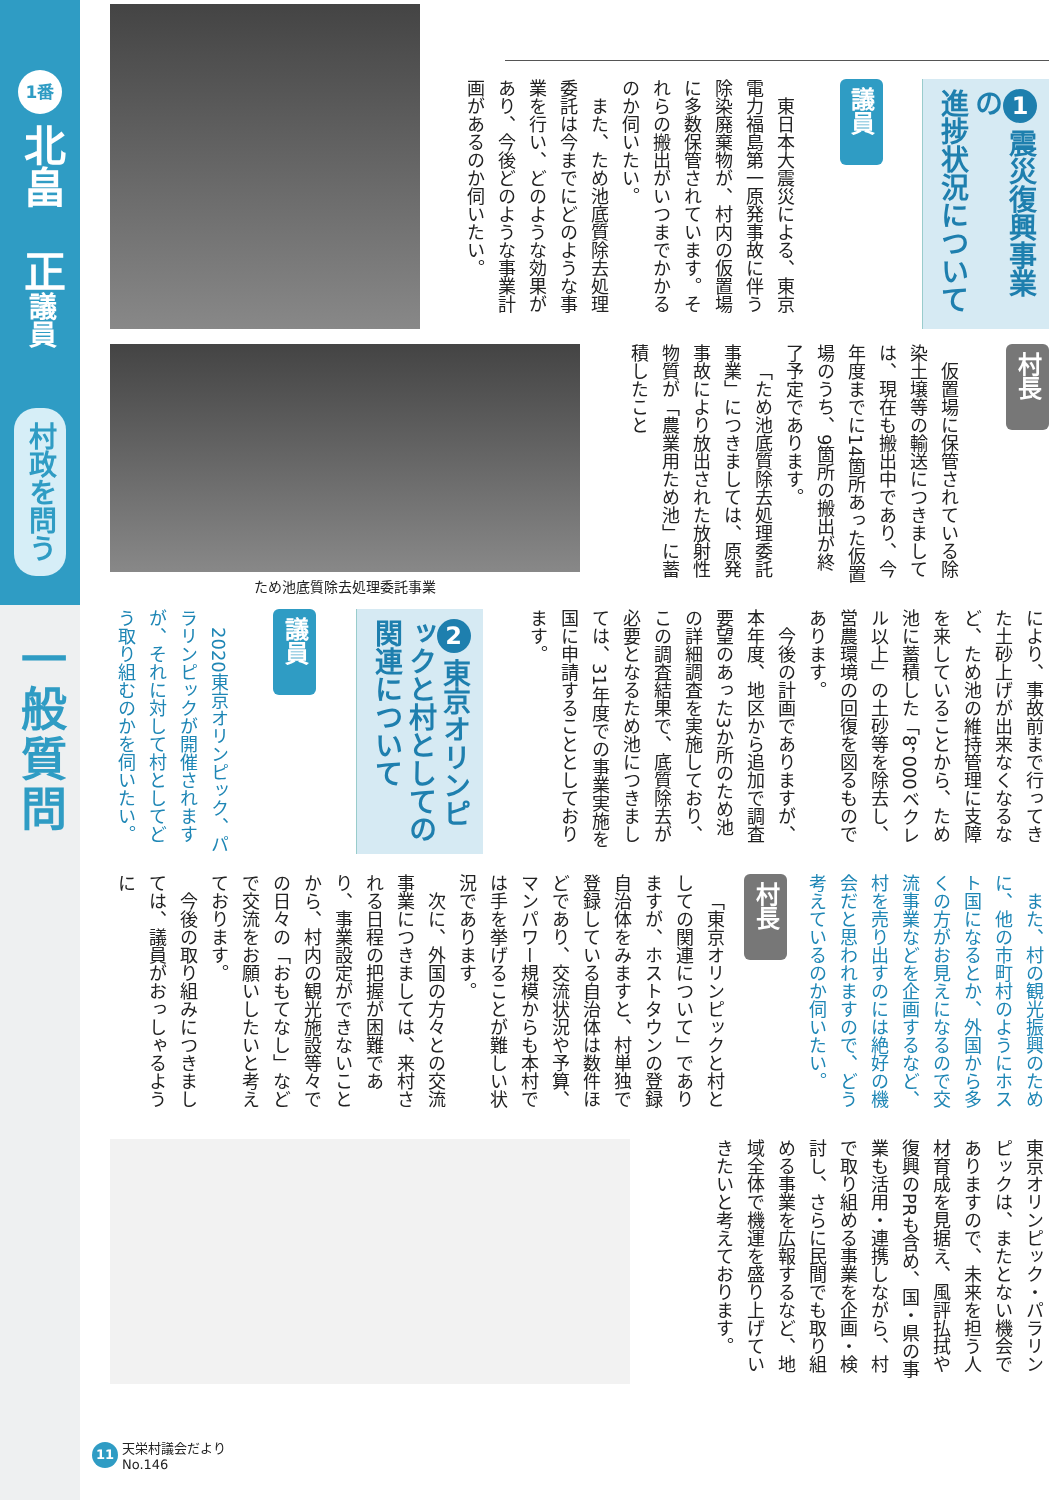1番
北畠　正議員
村政を問う
一般質問
1 震災復興事業の
進捗状況について
議員
東日本大震災による、東京電力福島第一原発事故に伴う除染廃棄物が、村内の仮置場に多数保管されています。それらの搬出がいつまでかかるのか伺いたい。
また、ため池底質除去処理委託は今までにどのような事業を行い、どのような効果があり、今後どのような事業計画があるのか伺いたい。
村長
仮置場に保管されている除染土壌等の輸送につきましては、現在も搬出中であり、今年度までに14箇所あった仮置場のうち、9箇所の搬出が終了予定であります。
「ため池底質除去処理委託事業」につきましては、原発事故により放出された放射性物質が「農業用ため池」に蓄積したこと
ため池底質除去処理委託事業
により、事故前まで行ってきた土砂上げが出来なくなるなど、ため池の維持管理に支障を来していることから、ため池に蓄積した「8，000ベクレル以上」の土砂等を除去し、営農環境の回復を図るものであります。
今後の計画でありますが、本年度、地区から追加で調査要望のあった3か所のため池の詳細調査を実施しており、この調査結果で、底質除去が必要となるため池につきましては、31年度での事業実施を国に申請することとしております。
2 東京オリンピックと村としての
関連について
議員
2020東京オリンピック、パラリンピックが開催されますが、それに対して村としてどう取り組むのかを伺いたい。
また、村の観光振興のために、他の市町村のようにホスト国になるとか、外国から多くの方がお見えになるので交流事業などを企画するなど、村を売り出すのには絶好の機会だと思われますので、どう考えているのか伺いたい。
村長
「東京オリンピックと村としての関連について」でありますが、ホストタウンの登録自治体をみますと、村単独で登録している自治体は数件ほどであり、交流状況や予算、マンパワー規模からも本村では手を挙げることが難しい状況であります。
次に、外国の方々との交流事業につきましては、来村される日程の把握が困難であり、事業設定ができないことから、村内の観光施設等々での日々の「おもてなし」などで交流をお願いしたいと考えております。
今後の取り組みにつきましては、議員がおっしゃるように
東京オリンピック・パラリンピックは、またとない機会でありますので、未来を担う人材育成を見据え、風評払拭や復興のPRも含め、国・県の事業も活用・連携しながら、村で取り組める事業を企画・検討し、さらに民間でも取り組める事業を広報するなど、地域全体で機運を盛り上げていきたいと考えております。
11 天栄村議会だより
No.146